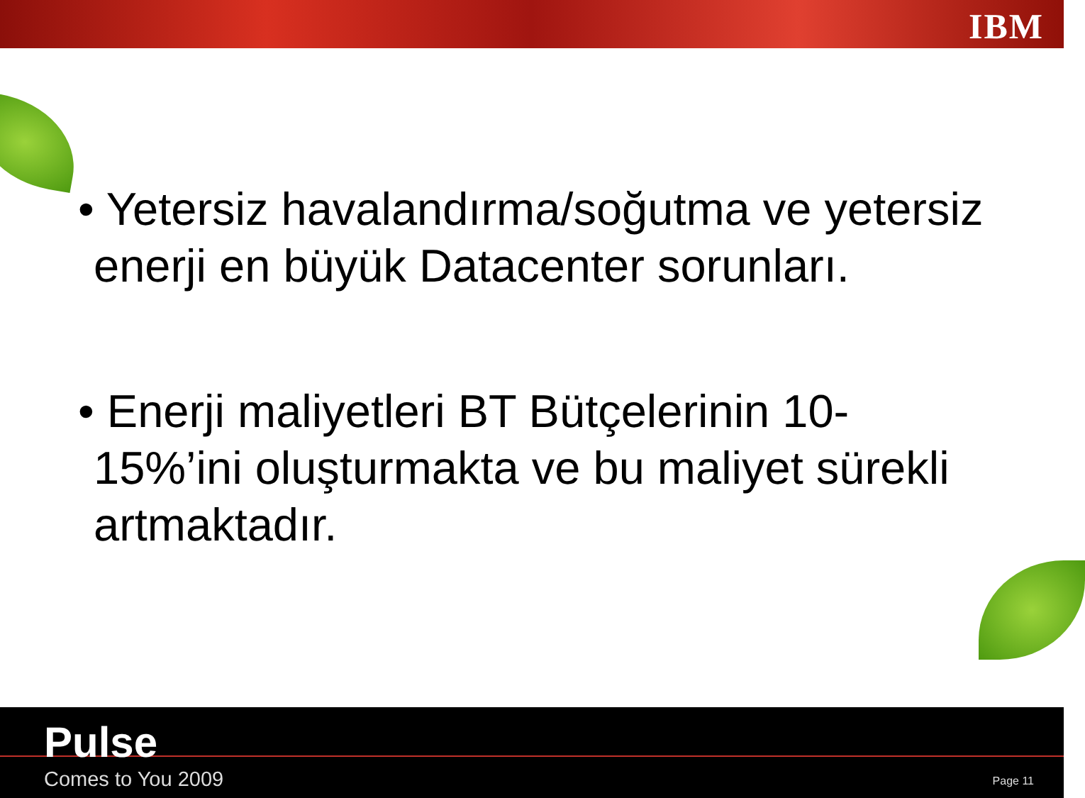IBM
• Yetersiz havalandırma/soğutma ve yetersiz enerji en büyük Datacenter sorunları.
• Enerji maliyetleri BT Bütçelerinin 10-15%’ini oluşturmakta ve bu maliyet sürekli artmaktadır.
Pulse
Comes to You 2009 Page 11